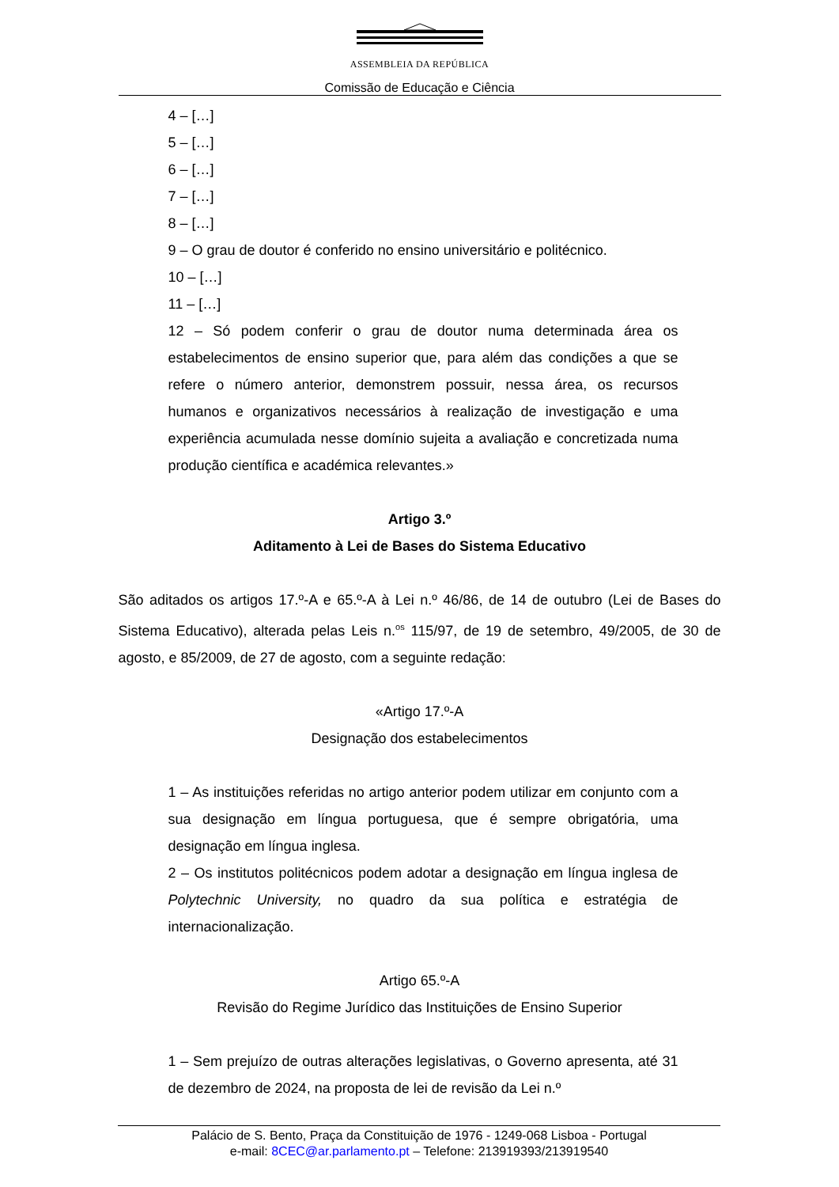ASSEMBLEIA DA REPÚBLICA
Comissão de Educação e Ciência
4 – […]
5 – […]
6 – […]
7 – […]
8 – […]
9 – O grau de doutor é conferido no ensino universitário e politécnico.
10 – […]
11 – […]
12 – Só podem conferir o grau de doutor numa determinada área os estabelecimentos de ensino superior que, para além das condições a que se refere o número anterior, demonstrem possuir, nessa área, os recursos humanos e organizativos necessários à realização de investigação e uma experiência acumulada nesse domínio sujeita a avaliação e concretizada numa produção científica e académica relevantes.»
Artigo 3.º
Aditamento à Lei de Bases do Sistema Educativo
São aditados os artigos 17.º-A e 65.º-A à Lei n.º 46/86, de 14 de outubro (Lei de Bases do Sistema Educativo), alterada pelas Leis n.<sup>os</sup> 115/97, de 19 de setembro, 49/2005, de 30 de agosto, e 85/2009, de 27 de agosto, com a seguinte redação:
«Artigo 17.º-A
Designação dos estabelecimentos
1 – As instituições referidas no artigo anterior podem utilizar em conjunto com a sua designação em língua portuguesa, que é sempre obrigatória, uma designação em língua inglesa.
2 – Os institutos politécnicos podem adotar a designação em língua inglesa de Polytechnic University, no quadro da sua política e estratégia de internacionalização.
Artigo 65.º-A
Revisão do Regime Jurídico das Instituições de Ensino Superior
1 – Sem prejuízo de outras alterações legislativas, o Governo apresenta, até 31 de dezembro de 2024, na proposta de lei de revisão da Lei n.º
Palácio de S. Bento, Praça da Constituição de 1976 - 1249-068 Lisboa - Portugal
e-mail: 8CEC@ar.parlamento.pt – Telefone: 213919393/213919540